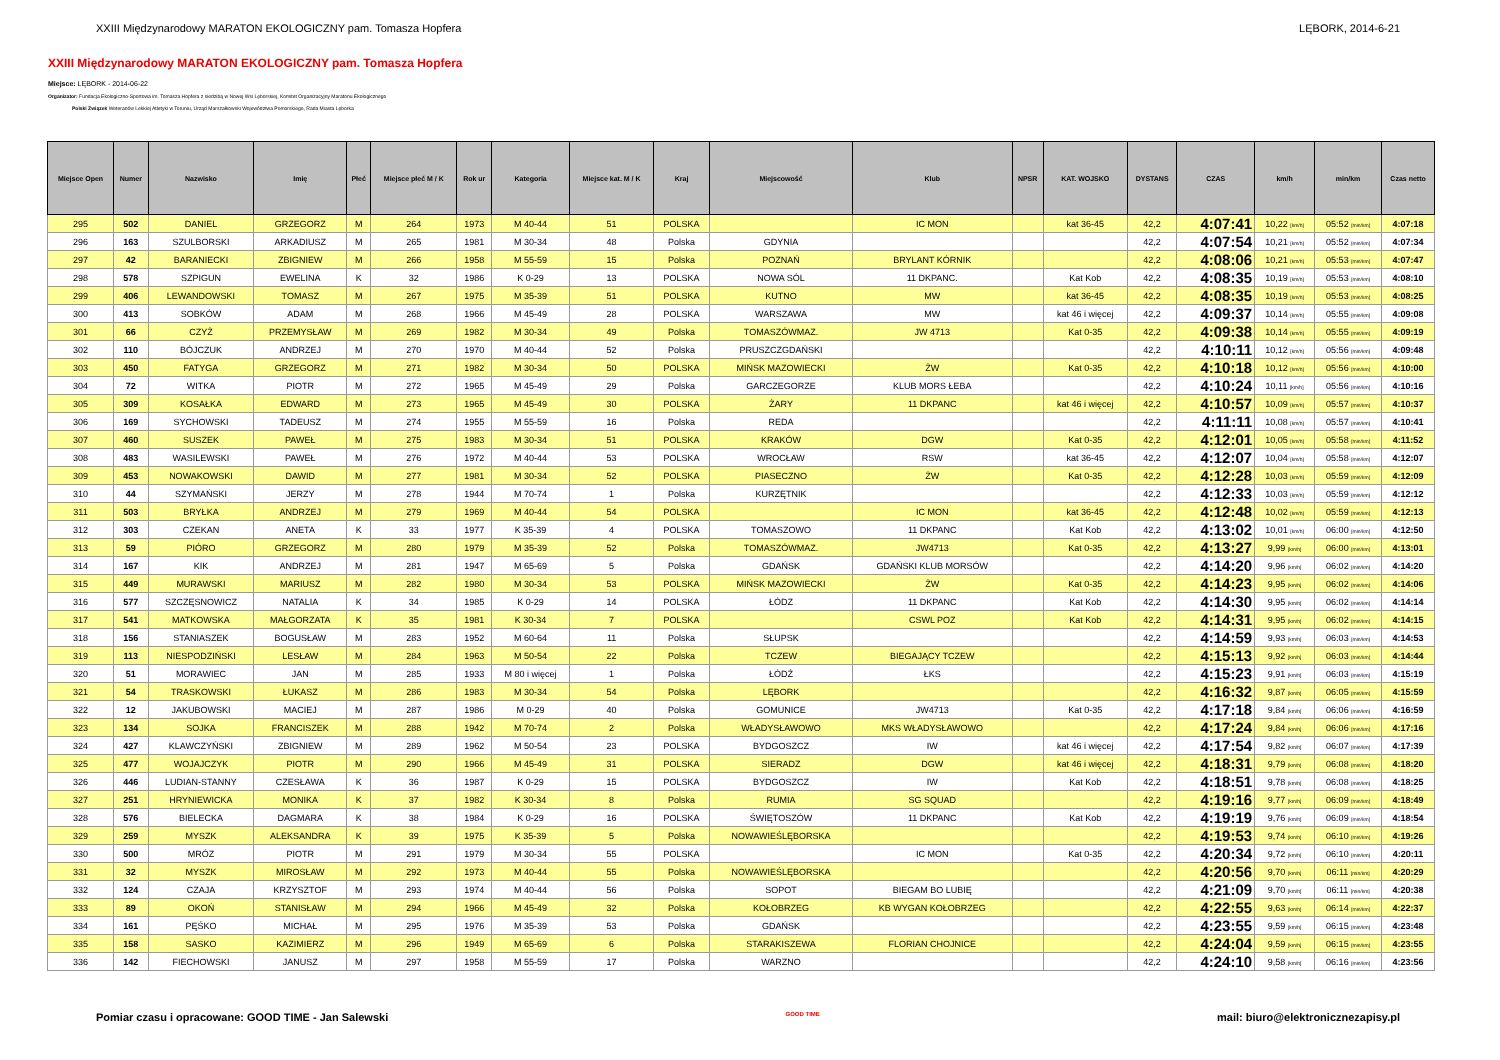XXIII Międzynarodowy MARATON EKOLOGICZNY pam. Tomasza Hopfera LĘBORK, 2014-6-21
XXIII Międzynarodowy MARATON EKOLOGICZNY pam. Tomasza Hopfera
Miejsce: LĘBORK - 2014-06-22
Organizator: Fundacja Ekologiczno-Sportowa im. Tomasza Hopfera z siedzibą w Nowej Wsi Lęborskiej, Komitet Organizacyjny Maratonu Ekologicznego
Polski Związek Weteranów Lekkiej Atletyki w Toruniu, Urząd Marszałkowski Województwa Pomorskiego, Rada Miasta Lęborka
| Miejsce Open | Numer | Nazwisko | Imię | Płeć | Miejsce płeć M / K | Rok ur | Kategoria | Miejsce kat. M / K | Kraj | Miejscowość | Klub | NPSR | KAT. WOJSKO | DYSTANS | CZAS | km/h | min/km | Czas netto |
| --- | --- | --- | --- | --- | --- | --- | --- | --- | --- | --- | --- | --- | --- | --- | --- | --- | --- | --- |
| 295 | 502 | DANIEL | GRZEGORZ | M | 264 | 1973 | M 40-44 | 51 | POLSKA | | IC MON | | kat 36-45 | 42,2 | 4:07:41 | 10,22 [km/h] | 05:52 [min/km] | 4:07:18 |
| 296 | 163 | SZULBORSKI | ARKADIUSZ | M | 265 | 1981 | M 30-34 | 48 | Polska | GDYNIA | | | | 42,2 | 4:07:54 | 10,21 [km/h] | 05:52 [min/km] | 4:07:34 |
| 297 | 42 | BARANIECKI | ZBIGNIEW | M | 266 | 1958 | M 55-59 | 15 | Polska | POZNAŃ | BRYLANT KÓRNIK | | | 42,2 | 4:08:06 | 10,21 [km/h] | 05:53 [min/km] | 4:07:47 |
| 298 | 578 | SZPIGUN | EWELINA | K | 32 | 1986 | K 0-29 | 13 | POLSKA | NOWA SÓL | 11 DKPANC. | | Kat Kob | 42,2 | 4:08:35 | 10,19 [km/h] | 05:53 [min/km] | 4:08:10 |
| 299 | 406 | LEWANDOWSKI | TOMASZ | M | 267 | 1975 | M 35-39 | 51 | POLSKA | KUTNO | MW | | kat 36-45 | 42,2 | 4:08:35 | 10,19 [km/h] | 05:53 [min/km] | 4:08:25 |
| 300 | 413 | SOBKÓW | ADAM | M | 268 | 1966 | M 45-49 | 28 | POLSKA | WARSZAWA | MW | | kat 46 i więcej | 42,2 | 4:09:37 | 10,14 [km/h] | 05:55 [min/km] | 4:09:08 |
| 301 | 66 | CZYŻ | PRZEMYSŁAW | M | 269 | 1982 | M 30-34 | 49 | Polska | TOMASZÓWMAZ. | JW 4713 | | Kat 0-35 | 42,2 | 4:09:38 | 10,14 [km/h] | 05:55 [min/km] | 4:09:19 |
| 302 | 110 | BÓJCZUK | ANDRZEJ | M | 270 | 1970 | M 40-44 | 52 | Polska | PRUSZCZGDAŃSKI | | | | 42,2 | 4:10:11 | 10,12 [km/h] | 05:56 [min/km] | 4:09:48 |
| 303 | 450 | FATYGA | GRZEGORZ | M | 271 | 1982 | M 30-34 | 50 | POLSKA | MIŃSK MAZOWIECKI | ŻW | | Kat 0-35 | 42,2 | 4:10:18 | 10,12 [km/h] | 05:56 [min/km] | 4:10:00 |
| 304 | 72 | WITKA | PIOTR | M | 272 | 1965 | M 45-49 | 29 | Polska | GARCZEGORZE | KLUB MORS ŁEBA | | | 42,2 | 4:10:24 | 10,11 [km/h] | 05:56 [min/km] | 4:10:16 |
| 305 | 309 | KOSAŁKA | EDWARD | M | 273 | 1965 | M 45-49 | 30 | POLSKA | ŻARY | 11 DKPANC | | kat 46 i więcej | 42,2 | 4:10:57 | 10,09 [km/h] | 05:57 [min/km] | 4:10:37 |
| 306 | 169 | SYCHOWSKI | TADEUSZ | M | 274 | 1955 | M 55-59 | 16 | Polska | REDA | | | | 42,2 | 4:11:11 | 10,08 [km/h] | 05:57 [min/km] | 4:10:41 |
| 307 | 460 | SUSZEK | PAWEŁ | M | 275 | 1983 | M 30-34 | 51 | POLSKA | KRAKÓW | DGW | | Kat 0-35 | 42,2 | 4:12:01 | 10,05 [km/h] | 05:58 [min/km] | 4:11:52 |
| 308 | 483 | WASILEWSKI | PAWEŁ | M | 276 | 1972 | M 40-44 | 53 | POLSKA | WROCŁAW | RSW | | kat 36-45 | 42,2 | 4:12:07 | 10,04 [km/h] | 05:58 [min/km] | 4:12:07 |
| 309 | 453 | NOWAKOWSKI | DAWID | M | 277 | 1981 | M 30-34 | 52 | POLSKA | PIASECZNO | ŻW | | Kat 0-35 | 42,2 | 4:12:28 | 10,03 [km/h] | 05:59 [min/km] | 4:12:09 |
| 310 | 44 | SZYMAŃSKI | JERZY | M | 278 | 1944 | M 70-74 | 1 | Polska | KURZĘTNIK | | | | 42,2 | 4:12:33 | 10,03 [km/h] | 05:59 [min/km] | 4:12:12 |
| 311 | 503 | BRYŁKA | ANDRZEJ | M | 279 | 1969 | M 40-44 | 54 | POLSKA | | IC MON | | kat 36-45 | 42,2 | 4:12:48 | 10,02 [km/h] | 05:59 [min/km] | 4:12:13 |
| 312 | 303 | CZEKAN | ANETA | K | 33 | 1977 | K 35-39 | 4 | POLSKA | TOMASZOWO | 11 DKPANC | | Kat Kob | 42,2 | 4:13:02 | 10,01 [km/h] | 06:00 [min/km] | 4:12:50 |
| 313 | 59 | PIÓRO | GRZEGORZ | M | 280 | 1979 | M 35-39 | 52 | Polska | TOMASZÓWMAZ. | JW4713 | | Kat 0-35 | 42,2 | 4:13:27 | 9,99 [km/h] | 06:00 [min/km] | 4:13:01 |
| 314 | 167 | KIK | ANDRZEJ | M | 281 | 1947 | M 65-69 | 5 | Polska | GDAŃSK | GDAŃSKI KLUB MORSÓW | | | 42,2 | 4:14:20 | 9,96 [km/h] | 06:02 [min/km] | 4:14:20 |
| 315 | 449 | MURAWSKI | MARIUSZ | M | 282 | 1980 | M 30-34 | 53 | POLSKA | MIŃSK MAZOWIECKI | ŻW | | Kat 0-35 | 42,2 | 4:14:23 | 9,95 [km/h] | 06:02 [min/km] | 4:14:06 |
| 316 | 577 | SZCZĘSNOWICZ | NATALIA | K | 34 | 1985 | K 0-29 | 14 | POLSKA | ŁÓDZ | 11 DKPANC | | Kat Kob | 42,2 | 4:14:30 | 9,95 [km/h] | 06:02 [min/km] | 4:14:14 |
| 317 | 541 | MATKOWSKA | MAŁGORZATA | K | 35 | 1981 | K 30-34 | 7 | POLSKA | | CSWL POZ | | Kat Kob | 42,2 | 4:14:31 | 9,95 [km/h] | 06:02 [min/km] | 4:14:15 |
| 318 | 156 | STANIASZEK | BOGUSŁAW | M | 283 | 1952 | M 60-64 | 11 | Polska | SŁUPSK | | | | 42,2 | 4:14:59 | 9,93 [km/h] | 06:03 [min/km] | 4:14:53 |
| 319 | 113 | NIESPODZIŃSKI | LESŁAW | M | 284 | 1963 | M 50-54 | 22 | Polska | TCZEW | BIEGAJĄCY TCZEW | | | 42,2 | 4:15:13 | 9,92 [km/h] | 06:03 [min/km] | 4:14:44 |
| 320 | 51 | MORAWIEC | JAN | M | 285 | 1933 | M 80 i więcej | 1 | Polska | ŁÓDŹ | ŁKS | | | 42,2 | 4:15:23 | 9,91 [km/h] | 06:03 [min/km] | 4:15:19 |
| 321 | 54 | TRASKOWSKI | ŁUKASZ | M | 286 | 1983 | M 30-34 | 54 | Polska | LĘBORK | | | | 42,2 | 4:16:32 | 9,87 [km/h] | 06:05 [min/km] | 4:15:59 |
| 322 | 12 | JAKUBOWSKI | MACIEJ | M | 287 | 1986 | M 0-29 | 40 | Polska | GOMUNICE | JW4713 | | Kat 0-35 | 42,2 | 4:17:18 | 9,84 [km/h] | 06:06 [min/km] | 4:16:59 |
| 323 | 134 | SOJKA | FRANCISZEK | M | 288 | 1942 | M 70-74 | 2 | Polska | WŁADYSŁAWOWO | MKS WŁADYSŁAWOWO | | | 42,2 | 4:17:24 | 9,84 [km/h] | 06:06 [min/km] | 4:17:16 |
| 324 | 427 | KLAWCZYŃSKI | ZBIGNIEW | M | 289 | 1962 | M 50-54 | 23 | POLSKA | BYDGOSZCZ | IW | | kat 46 i więcej | 42,2 | 4:17:54 | 9,82 [km/h] | 06:07 [min/km] | 4:17:39 |
| 325 | 477 | WOJAJCZYK | PIOTR | M | 290 | 1966 | M 45-49 | 31 | POLSKA | SIERADZ | DGW | | kat 46 i więcej | 42,2 | 4:18:31 | 9,79 [km/h] | 06:08 [min/km] | 4:18:20 |
| 326 | 446 | LUDIAN-STANNY | CZESŁAWA | K | 36 | 1987 | K 0-29 | 15 | POLSKA | BYDGOSZCZ | IW | | Kat Kob | 42,2 | 4:18:51 | 9,78 [km/h] | 06:08 [min/km] | 4:18:25 |
| 327 | 251 | HRYNIEWICKA | MONIKA | K | 37 | 1982 | K 30-34 | 8 | Polska | RUMIA | SG SQUAD | | | 42,2 | 4:19:16 | 9,77 [km/h] | 06:09 [min/km] | 4:18:49 |
| 328 | 576 | BIELECKA | DAGMARA | K | 38 | 1984 | K 0-29 | 16 | POLSKA | ŚWIĘTOSZÓW | 11 DKPANC | | Kat Kob | 42,2 | 4:19:19 | 9,76 [km/h] | 06:09 [min/km] | 4:18:54 |
| 329 | 259 | MYSZK | ALEKSANDRA | K | 39 | 1975 | K 35-39 | 5 | Polska | NOWAWIEŚLĘBORSKA | | | | 42,2 | 4:19:53 | 9,74 [km/h] | 06:10 [min/km] | 4:19:26 |
| 330 | 500 | MRÓZ | PIOTR | M | 291 | 1979 | M 30-34 | 55 | POLSKA | | IC MON | | Kat 0-35 | 42,2 | 4:20:34 | 9,72 [km/h] | 06:10 [min/km] | 4:20:11 |
| 331 | 32 | MYSZK | MIROSŁAW | M | 292 | 1973 | M 40-44 | 55 | Polska | NOWAWIEŚLĘBORSKA | | | | 42,2 | 4:20:56 | 9,70 [km/h] | 06:11 [min/km] | 4:20:29 |
| 332 | 124 | CZAJA | KRZYSZTOF | M | 293 | 1974 | M 40-44 | 56 | Polska | SOPOT | BIEGAM BO LUBIĘ | | | 42,2 | 4:21:09 | 9,70 [km/h] | 06:11 [min/km] | 4:20:38 |
| 333 | 89 | OKOŃ | STANISŁAW | M | 294 | 1966 | M 45-49 | 32 | Polska | KOŁOBRZEG | KB WYGAN KOŁOBRZEG | | | 42,2 | 4:22:55 | 9,63 [km/h] | 06:14 [min/km] | 4:22:37 |
| 334 | 161 | PĘŚKO | MICHAŁ | M | 295 | 1976 | M 35-39 | 53 | Polska | GDAŃSK | | | | 42,2 | 4:23:55 | 9,59 [km/h] | 06:15 [min/km] | 4:23:48 |
| 335 | 158 | SASKO | KAZIMIERZ | M | 296 | 1949 | M 65-69 | 6 | Polska | STARAKISZEWA | FLORIAN CHOJNICE | | | 42,2 | 4:24:04 | 9,59 [km/h] | 06:15 [min/km] | 4:23:55 |
| 336 | 142 | FIECHOWSKI | JANUSZ | M | 297 | 1958 | M 55-59 | 17 | Polska | WARZNO | | | | 42,2 | 4:24:10 | 9,58 [km/h] | 06:16 [min/km] | 4:23:56 |
Pomiar czasu i opracowane: GOOD TIME - Jan Salewski GOOD TIME mail: biuro@elektronicznezapisy.pl